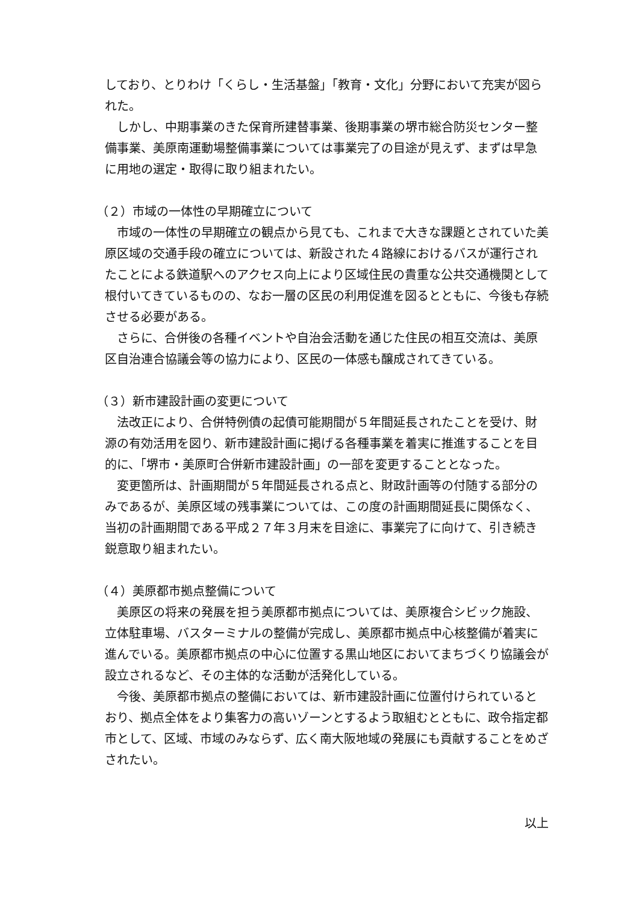しており、とりわけ「くらし・生活基盤」「教育・文化」分野において充実が図られた。
しかし、中期事業のきた保育所建替事業、後期事業の堺市総合防災センター整備事業、美原南運動場整備事業については事業完了の目途が見えず、まずは早急に用地の選定・取得に取り組まれたい。
（２）市域の一体性の早期確立について
市域の一体性の早期確立の観点から見ても、これまで大きな課題とされていた美原区域の交通手段の確立については、新設された４路線におけるバスが運行されたことによる鉄道駅へのアクセス向上により区域住民の貴重な公共交通機関として根付いてきているものの、なお一層の区民の利用促進を図るとともに、今後も存続させる必要がある。
さらに、合併後の各種イベントや自治会活動を通じた住民の相互交流は、美原区自治連合協議会等の協力により、区民の一体感も醸成されてきている。
（３）新市建設計画の変更について
法改正により、合併特例債の起債可能期間が５年間延長されたことを受け、財源の有効活用を図り、新市建設計画に掲げる各種事業を着実に推進することを目的に、「堺市・美原町合併新市建設計画」の一部を変更することとなった。
変更箇所は、計画期間が５年間延長される点と、財政計画等の付随する部分のみであるが、美原区域の残事業については、この度の計画期間延長に関係なく、当初の計画期間である平成２７年３月末を目途に、事業完了に向けて、引き続き鋭意取り組まれたい。
（４）美原都市拠点整備について
美原区の将来の発展を担う美原都市拠点については、美原複合シビック施設、立体駐車場、バスターミナルの整備が完成し、美原都市拠点中心核整備が着実に進んでいる。美原都市拠点の中心に位置する黒山地区においてまちづくり協議会が設立されるなど、その主体的な活動が活発化している。
今後、美原都市拠点の整備においては、新市建設計画に位置付けられているとおり、拠点全体をより集客力の高いゾーンとするよう取組むとともに、政令指定都市として、区域、市域のみならず、広く南大阪地域の発展にも貢献することをめざされたい。
以上